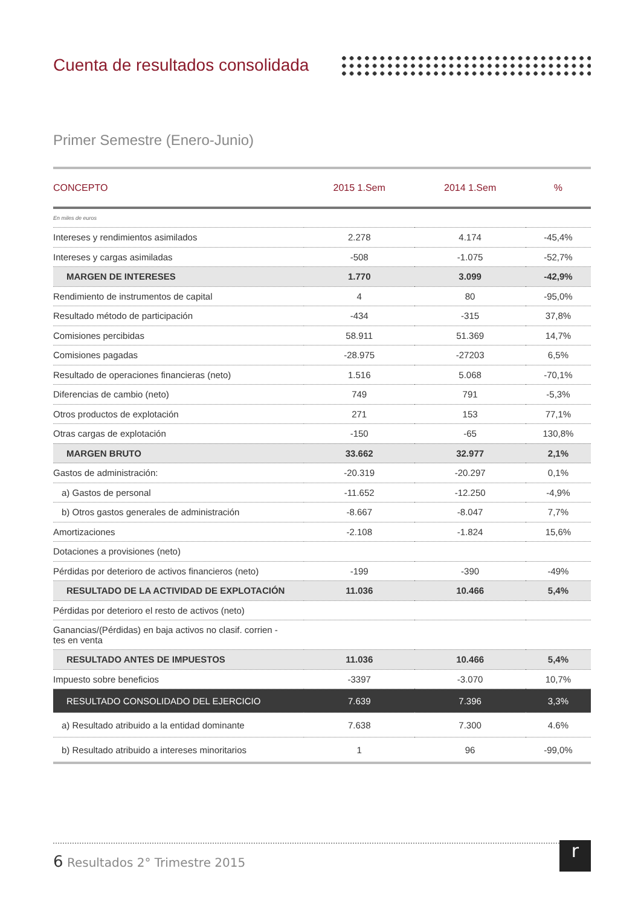Cuenta de resultados consolidada
Primer Semestre (Enero-Junio)
| CONCEPTO | 2015 1.Sem | 2014 1.Sem | % |
| --- | --- | --- | --- |
| En miles de euros | | | |
| Intereses y rendimientos asimilados | 2.278 | 4.174 | -45,4% |
| Intereses y cargas asimiladas | -508 | -1.075 | -52,7% |
| MARGEN DE INTERESES | 1.770 | 3.099 | -42,9% |
| Rendimiento de instrumentos de capital | 4 | 80 | -95,0% |
| Resultado método de participación | -434 | -315 | 37,8% |
| Comisiones percibidas | 58.911 | 51.369 | 14,7% |
| Comisiones pagadas | -28.975 | -27203 | 6,5% |
| Resultado de operaciones financieras (neto) | 1.516 | 5.068 | -70,1% |
| Diferencias de cambio (neto) | 749 | 791 | -5,3% |
| Otros productos de explotación | 271 | 153 | 77,1% |
| Otras cargas de explotación | -150 | -65 | 130,8% |
| MARGEN BRUTO | 33.662 | 32.977 | 2,1% |
| Gastos de administración: | -20.319 | -20.297 | 0,1% |
| a) Gastos de personal | -11.652 | -12.250 | -4,9% |
| b) Otros gastos generales de administración | -8.667 | -8.047 | 7,7% |
| Amortizaciones | -2.108 | -1.824 | 15,6% |
| Dotaciones a provisiones (neto) | | | |
| Pérdidas por deterioro de activos financieros (neto) | -199 | -390 | -49% |
| RESULTADO DE LA ACTIVIDAD DE EXPLOTACIÓN | 11.036 | 10.466 | 5,4% |
| Pérdidas por deterioro el resto de activos (neto) | | | |
| Ganancias/(Pérdidas) en baja activos no clasif. corrien - tes en venta | | | |
| RESULTADO ANTES DE IMPUESTOS | 11.036 | 10.466 | 5,4% |
| Impuesto sobre beneficios | -3397 | -3.070 | 10,7% |
| RESULTADO CONSOLIDADO DEL EJERCICIO | 7.639 | 7.396 | 3,3% |
| a) Resultado atribuido a la entidad dominante | 7.638 | 7.300 | 4.6% |
| b) Resultado atribuido a intereses minoritarios | 1 | 96 | -99,0% |
6 Resultados 2° Trimestre 2015
r